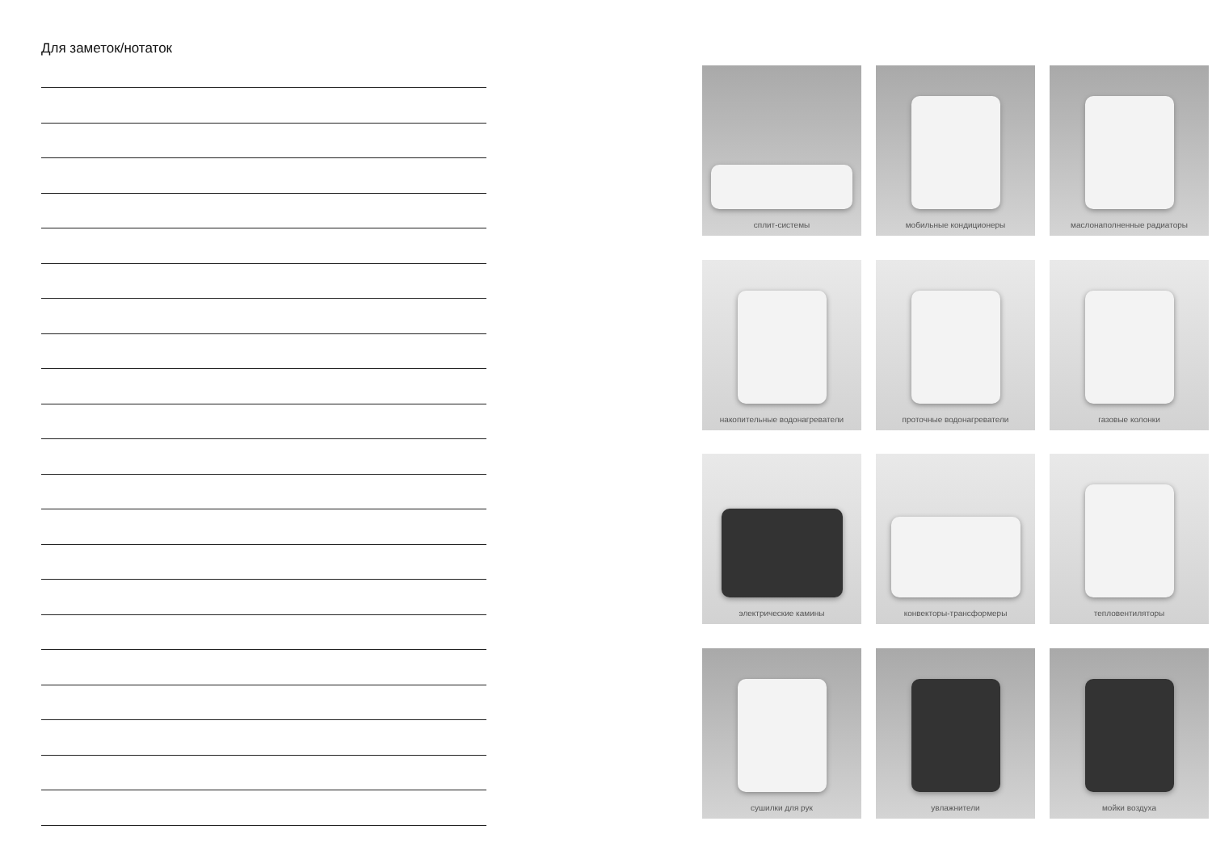Для заметок/нотаток
сплит-системы
мобильные кондиционеры
маслонаполненные радиаторы
накопительные водонагреватели
проточные водонагреватели
газовые колонки
электрические камины
конвекторы-трансформеры
тепловентиляторы
сушилки для рук
увлажнители
мойки воздуха